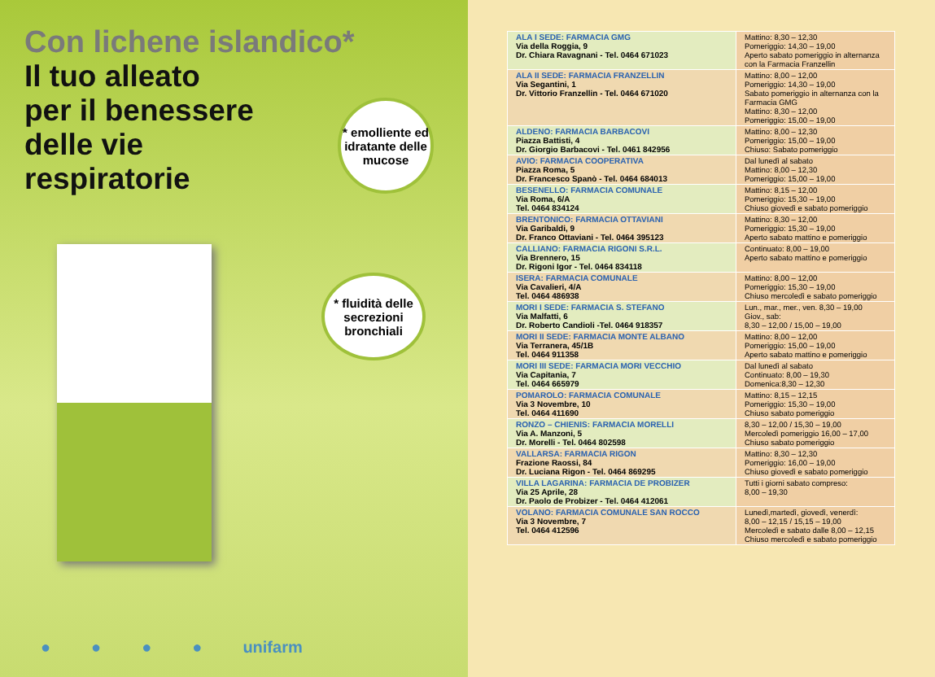Con lichene islandico*
Il tuo alleato
per il benessere
delle vie
respiratorie
* emolliente ed idratante delle mucose
* fluidità delle secrezioni bronchiali
● ● ● ● unifarm
| ALA I SEDE: FARMACIA GMG Via della Roggia, 9 Dr. Chiara Ravagnani - Tel. 0464 671023 | Mattino: 8,30 – 12,30 Pomeriggio: 14,30 – 19,00 Aperto sabato pomeriggio in alternanza con la Farmacia Franzellin |
| ALA II SEDE: FARMACIA FRANZELLIN Via Segantini, 1 Dr. Vittorio Franzellin - Tel. 0464 671020 | Mattino: 8,00 – 12,00 Pomeriggio: 14,30 – 19,00 Sabato pomeriggio in alternanza con la Farmacia GMG Mattino: 8,30 – 12,00 Pomeriggio: 15,00 – 19,00 |
| ALDENO: FARMACIA BARBACOVI Piazza Battisti, 4 Dr. Giorgio Barbacovi - Tel. 0461 842956 | Mattino: 8,00 – 12,30 Pomeriggio: 15,00 – 19,00 Chiuso: Sabato pomeriggio |
| AVIO: FARMACIA COOPERATIVA Piazza Roma, 5 Dr. Francesco Spanò - Tel. 0464 684013 | Dal lunedì al sabato Mattino: 8,00 – 12,30 Pomeriggio: 15,00 – 19,00 |
| BESENELLO: FARMACIA COMUNALE Via Roma, 6/A Tel. 0464 834124 | Mattino: 8,15 – 12,00 Pomeriggio: 15,30 – 19,00 Chiuso giovedì e sabato pomeriggio |
| BRENTONICO: FARMACIA OTTAVIANI Via Garibaldi, 9 Dr. Franco Ottaviani - Tel. 0464 395123 | Mattino: 8,30 – 12,00 Pomeriggio: 15,30 – 19,00 Aperto sabato mattino e pomeriggio |
| CALLIANO: FARMACIA RIGONI S.R.L. Via Brennero, 15 Dr. Rigoni Igor - Tel. 0464 834118 | Continuato: 8,00 – 19,00 Aperto sabato mattino e pomeriggio |
| ISERA: FARMACIA COMUNALE Via Cavalieri, 4/A Tel. 0464 486938 | Mattino: 8,00 – 12,00 Pomeriggio: 15,30 – 19,00 Chiuso mercoledì e sabato pomeriggio |
| MORI I SEDE: FARMACIA S. STEFANO Via Malfatti, 6 Dr. Roberto Candioli -Tel. 0464 918357 | Lun., mar., mer., ven. 8,30 – 19,00 Giov., sab: 8,30 – 12,00 / 15,00 – 19,00 |
| MORI II SEDE: FARMACIA MONTE ALBANO Via Terranera, 45/1B Tel. 0464 911358 | Mattino: 8,00 – 12,00 Pomeriggio: 15,00 – 19,00 Aperto sabato mattino e pomeriggio |
| MORI III SEDE: FARMACIA MORI VECCHIO Via Capitania, 7 Tel. 0464 665979 | Dal lunedì al sabato Continuato: 8,00 – 19,30 Domenica:8,30 – 12,30 |
| POMAROLO: FARMACIA COMUNALE Via 3 Novembre, 10 Tel. 0464 411690 | Mattino: 8,15 – 12,15 Pomeriggio: 15,30 – 19,00 Chiuso sabato pomeriggio |
| RONZO – CHIENIS: FARMACIA MORELLI Via A. Manzoni, 5 Dr. Morelli - Tel. 0464 802598 | 8,30 – 12,00 / 15,30 – 19,00 Mercoledì pomeriggio 16,00 – 17,00 Chiuso sabato pomeriggio |
| VALLARSA: FARMACIA RIGON Frazione Raossi, 84 Dr. Luciana Rigon - Tel. 0464 869295 | Mattino: 8,30 – 12,30 Pomeriggio: 16,00 – 19,00 Chiuso giovedì e sabato pomeriggio |
| VILLA LAGARINA: FARMACIA DE PROBIZER Via 25 Aprile, 28 Dr. Paolo de Probizer - Tel. 0464 412061 | Tutti i giorni sabato compreso: 8,00 – 19,30 |
| VOLANO: FARMACIA COMUNALE SAN ROCCO Via 3 Novembre, 7 Tel. 0464 412596 | Lunedì,martedì, giovedì, venerdì: 8,00 – 12,15 / 15,15 – 19,00 Mercoledì e sabato dalle 8,00 – 12,15 Chiuso mercoledì e sabato pomeriggio |